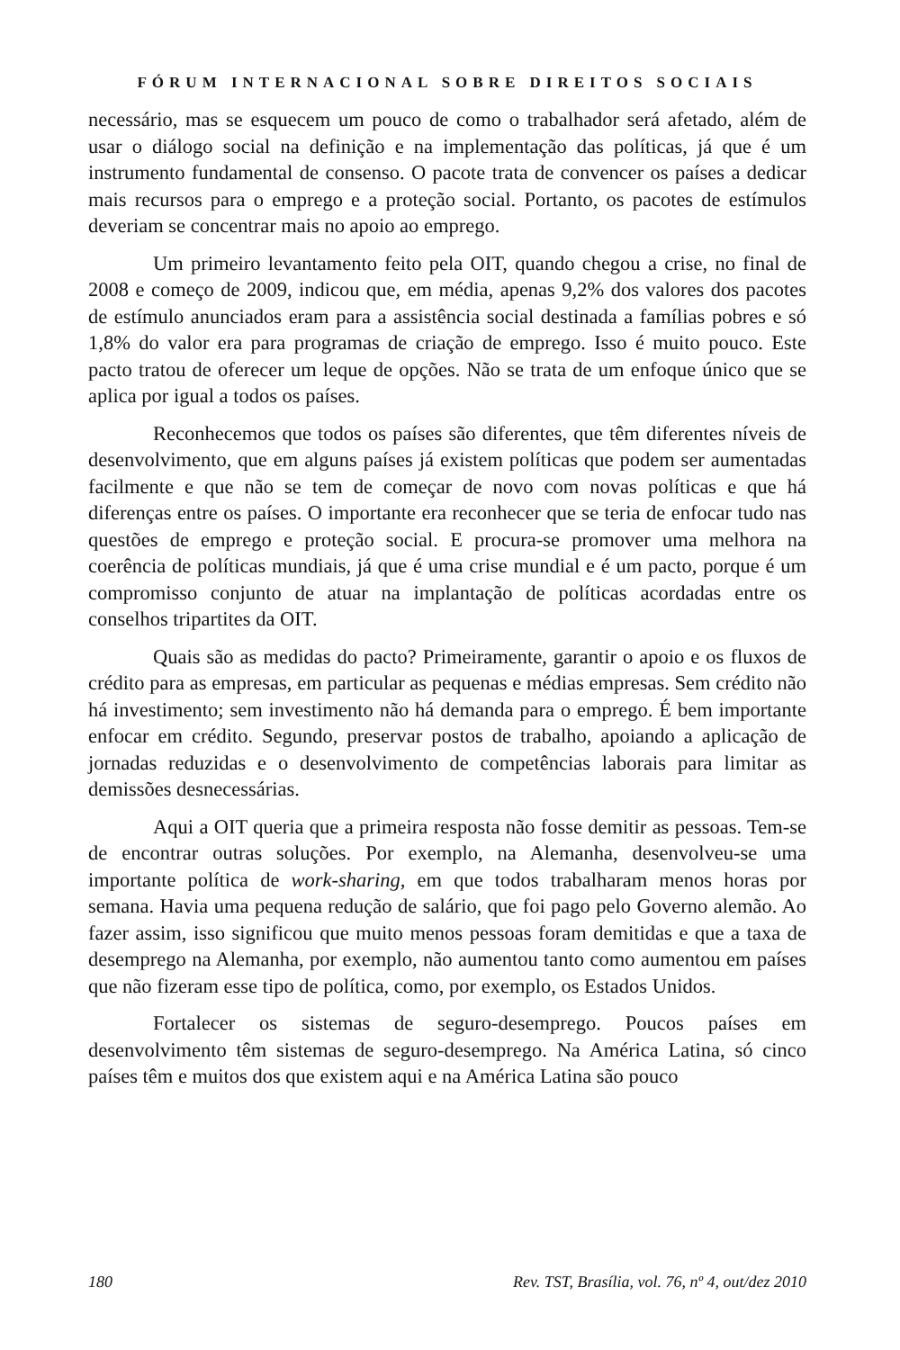FÓRUM INTERNACIONAL SOBRE DIREITOS SOCIAIS
necessário, mas se esquecem um pouco de como o trabalhador será afetado, além de usar o diálogo social na definição e na implementação das políticas, já que é um instrumento fundamental de consenso. O pacote trata de convencer os países a dedicar mais recursos para o emprego e a proteção social. Portanto, os pacotes de estímulos deveriam se concentrar mais no apoio ao emprego.
Um primeiro levantamento feito pela OIT, quando chegou a crise, no final de 2008 e começo de 2009, indicou que, em média, apenas 9,2% dos valores dos pacotes de estímulo anunciados eram para a assistência social destinada a famílias pobres e só 1,8% do valor era para programas de criação de emprego. Isso é muito pouco. Este pacto tratou de oferecer um leque de opções. Não se trata de um enfoque único que se aplica por igual a todos os países.
Reconhecemos que todos os países são diferentes, que têm diferentes níveis de desenvolvimento, que em alguns países já existem políticas que podem ser aumentadas facilmente e que não se tem de começar de novo com novas políticas e que há diferenças entre os países. O importante era reconhecer que se teria de enfocar tudo nas questões de emprego e proteção social. E procura-se promover uma melhora na coerência de políticas mundiais, já que é uma crise mundial e é um pacto, porque é um compromisso conjunto de atuar na implantação de políticas acordadas entre os conselhos tripartites da OIT.
Quais são as medidas do pacto? Primeiramente, garantir o apoio e os fluxos de crédito para as empresas, em particular as pequenas e médias empresas. Sem crédito não há investimento; sem investimento não há demanda para o emprego. É bem importante enfocar em crédito. Segundo, preservar postos de trabalho, apoiando a aplicação de jornadas reduzidas e o desenvolvimento de competências laborais para limitar as demissões desnecessárias.
Aqui a OIT queria que a primeira resposta não fosse demitir as pessoas. Tem-se de encontrar outras soluções. Por exemplo, na Alemanha, desenvolveu-se uma importante política de work-sharing, em que todos trabalharam menos horas por semana. Havia uma pequena redução de salário, que foi pago pelo Governo alemão. Ao fazer assim, isso significou que muito menos pessoas foram demitidas e que a taxa de desemprego na Alemanha, por exemplo, não aumentou tanto como aumentou em países que não fizeram esse tipo de política, como, por exemplo, os Estados Unidos.
Fortalecer os sistemas de seguro-desemprego. Poucos países em desenvolvimento têm sistemas de seguro-desemprego. Na América Latina, só cinco países têm e muitos dos que existem aqui e na América Latina são pouco
180 Rev. TST, Brasília, vol. 76, nº 4, out/dez 2010